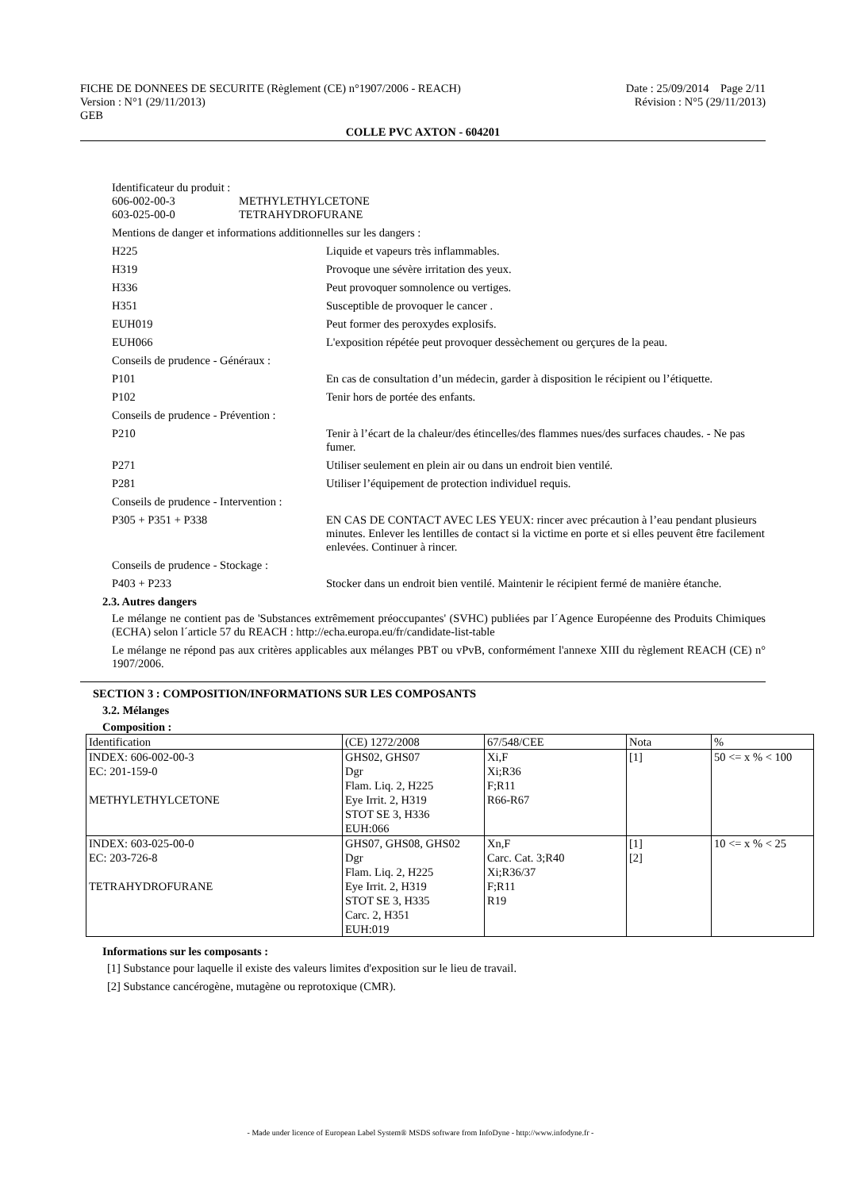FICHE DE DONNEES DE SECURITE (Règlement (CE) n°1907/2006 - REACH) Date : 25/09/2014 Page 2/11
Version : N°1 (29/11/2013) Révision : N°5 (29/11/2013)
GEB
COLLE PVC AXTON - 604201
Identificateur du produit :
606-002-00-3 METHYLETHYLCETONE
603-025-00-0 TETRAHYDROFURANE
Mentions de danger et informations additionnelles sur les dangers :
H225 Liquide et vapeurs très inflammables.
H319 Provoque une sévère irritation des yeux.
H336 Peut provoquer somnolence ou vertiges.
H351 Susceptible de provoquer le cancer .
EUH019 Peut former des peroxydes explosifs.
EUH066 L'exposition répétée peut provoquer dessèchement ou gerçures de la peau.
Conseils de prudence - Généraux :
P101 En cas de consultation d’un médecin, garder à disposition le récipient ou l’étiquette.
P102 Tenir hors de portée des enfants.
Conseils de prudence - Prévention :
P210 Tenir à l’écart de la chaleur/des étincelles/des flammes nues/des surfaces chaudes. - Ne pas fumer.
P271 Utiliser seulement en plein air ou dans un endroit bien ventilé.
P281 Utiliser l’équipement de protection individuel requis.
Conseils de prudence - Intervention :
P305 + P351 + P338 EN CAS DE CONTACT AVEC LES YEUX: rincer avec précaution à l’eau pendant plusieurs minutes. Enlever les lentilles de contact si la victime en porte et si elles peuvent être facilement enlevées. Continuer à rincer.
Conseils de prudence - Stockage :
P403 + P233 Stocker dans un endroit bien ventilé. Maintenir le récipient fermé de manière étanche.
2.3. Autres dangers
Le mélange ne contient pas de 'Substances extrêmement préoccupantes' (SVHC) publiées par l´Agence Européenne des Produits Chimiques (ECHA) selon l´article 57 du REACH : http://echa.europa.eu/fr/candidate-list-table
Le mélange ne répond pas aux critères applicables aux mélanges PBT ou vPvB, conformément l'annexe XIII du règlement REACH (CE) n° 1907/2006.
SECTION 3 : COMPOSITION/INFORMATIONS SUR LES COMPOSANTS
3.2. Mélanges
Composition :
| Identification | (CE) 1272/2008 | 67/548/CEE | Nota | % |
| --- | --- | --- | --- | --- |
| INDEX: 606-002-00-3 EC: 201-159-0 METHYLETHYLCETONE | GHS02, GHS07 Dgr Flam. Liq. 2, H225 Eye Irrit. 2, H319 STOT SE 3, H336 EUH:066 | Xi,F Xi;R36 F;R11 R66-R67 | [1] | 50 <= x % < 100 |
| INDEX: 603-025-00-0 EC: 203-726-8 TETRAHYDROFURANE | GHS07, GHS08, GHS02 Dgr Flam. Liq. 2, H225 Eye Irrit. 2, H319 STOT SE 3, H335 Carc. 2, H351 EUH:019 | Xn,F Carc. Cat. 3;R40 Xi;R36/37 F;R11 R19 | [1] [2] | 10 <= x % < 25 |
Informations sur les composants :
[1] Substance pour laquelle il existe des valeurs limites d'exposition sur le lieu de travail.
[2] Substance cancérogène, mutagène ou reprotoxique (CMR).
- Made under licence of European Label System® MSDS software from InfoDyne - http://www.infodyne.fr -